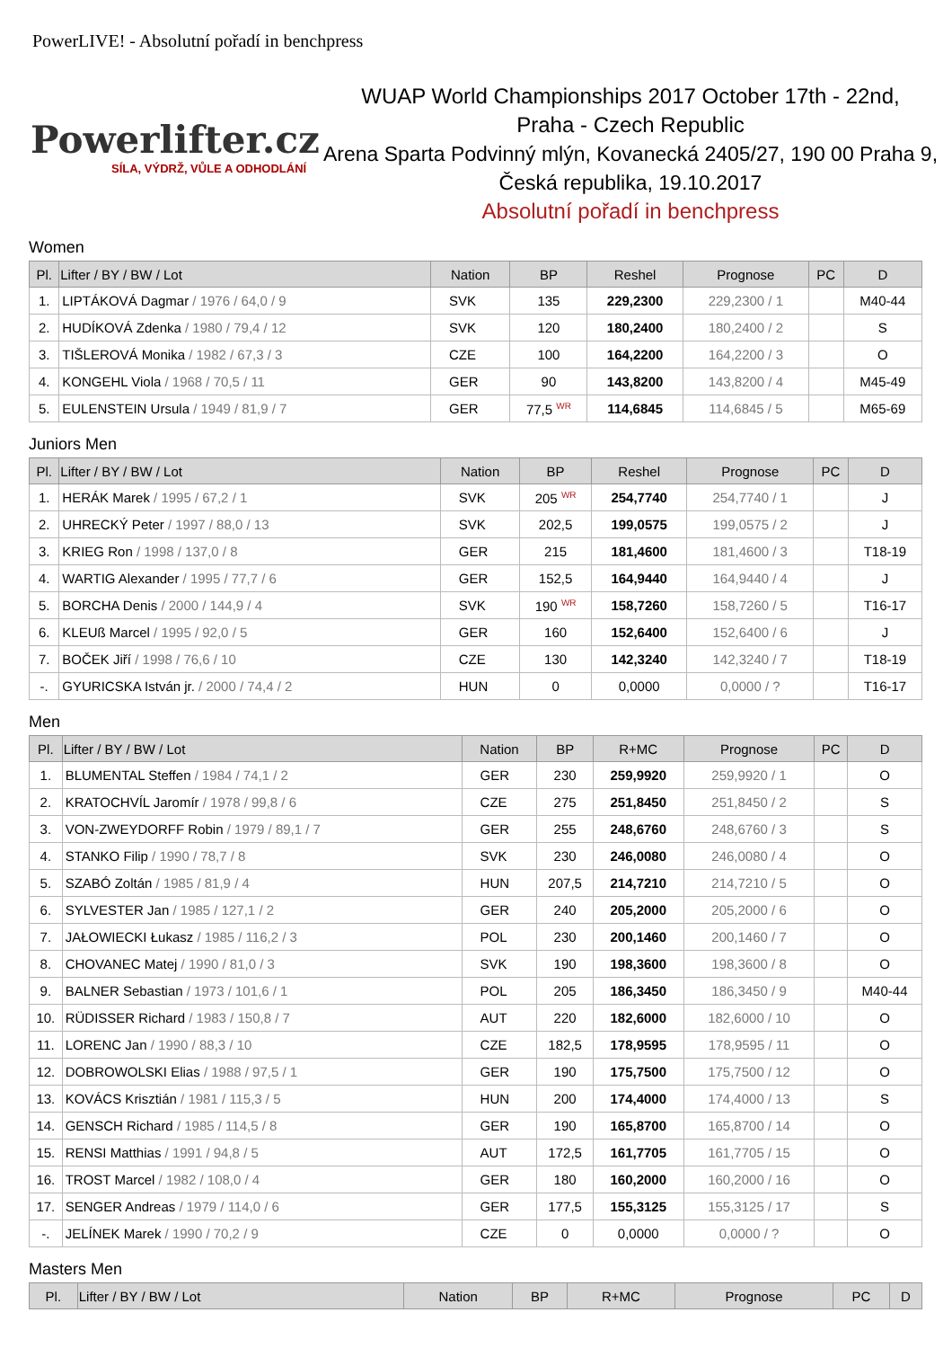PowerLIVE! - Absolutní pořadí in benchpress
Powerlifter.cz
SÍLA, VÝDRŽ, VŮLE A ODHODLÁNÍ
WUAP World Championships 2017 October 17th - 22nd,
Praha - Czech Republic
Arena Sparta Podvinný mlýn, Kovanecká 2405/27, 190 00 Praha 9,
Česká republika, 19.10.2017
Absolutní pořadí in benchpress
Women
| Pl. | Lifter / BY / BW / Lot | Nation | BP | Reshel | Prognose | PC | D |
| --- | --- | --- | --- | --- | --- | --- | --- |
| 1. | LIPTÁKOVÁ Dagmar / 1976 / 64,0 / 9 | SVK | 135 | 229,2300 | 229,2300 / 1 | | M40-44 |
| 2. | HUDÍKOVÁ Zdenka / 1980 / 79,4 / 12 | SVK | 120 | 180,2400 | 180,2400 / 2 | | S |
| 3. | TIŠLEROVÁ Monika / 1982 / 67,3 / 3 | CZE | 100 | 164,2200 | 164,2200 / 3 | | O |
| 4. | KONGEHL Viola / 1968 / 70,5 / 11 | GER | 90 | 143,8200 | 143,8200 / 4 | | M45-49 |
| 5. | EULENSTEIN Ursula / 1949 / 81,9 / 7 | GER | 77,5 <sup>WR</sup> | 114,6845 | 114,6845 / 5 | | M65-69 |
Juniors Men
| Pl. | Lifter / BY / BW / Lot | Nation | BP | Reshel | Prognose | PC | D |
| --- | --- | --- | --- | --- | --- | --- | --- |
| 1. | HERÁK Marek / 1995 / 67,2 / 1 | SVK | 205 <sup>WR</sup> | 254,7740 | 254,7740 / 1 | | J |
| 2. | UHRECKÝ Peter / 1997 / 88,0 / 13 | SVK | 202,5 | 199,0575 | 199,0575 / 2 | | J |
| 3. | KRIEG Ron / 1998 / 137,0 / 8 | GER | 215 | 181,4600 | 181,4600 / 3 | | T18-19 |
| 4. | WARTIG Alexander / 1995 / 77,7 / 6 | GER | 152,5 | 164,9440 | 164,9440 / 4 | | J |
| 5. | BORCHA Denis / 2000 / 144,9 / 4 | SVK | 190 <sup>WR</sup> | 158,7260 | 158,7260 / 5 | | T16-17 |
| 6. | KLEUß Marcel / 1995 / 92,0 / 5 | GER | 160 | 152,6400 | 152,6400 / 6 | | J |
| 7. | BOČEK Jiří / 1998 / 76,6 / 10 | CZE | 130 | 142,3240 | 142,3240 / 7 | | T18-19 |
| -. | GYURICSKA István jr. / 2000 / 74,4 / 2 | HUN | 0 | 0,0000 | 0,0000 / ? | | T16-17 |
Men
| Pl. | Lifter / BY / BW / Lot | Nation | BP | R+MC | Prognose | PC | D |
| --- | --- | --- | --- | --- | --- | --- | --- |
| 1. | BLUMENTAL Steffen / 1984 / 74,1 / 2 | GER | 230 | 259,9920 | 259,9920 / 1 | | O |
| 2. | KRATOCHVÍL Jaromír / 1978 / 99,8 / 6 | CZE | 275 | 251,8450 | 251,8450 / 2 | | S |
| 3. | VON-ZWEYDORFF Robin / 1979 / 89,1 / 7 | GER | 255 | 248,6760 | 248,6760 / 3 | | S |
| 4. | STANKO Filip / 1990 / 78,7 / 8 | SVK | 230 | 246,0080 | 246,0080 / 4 | | O |
| 5. | SZABÓ Zoltán / 1985 / 81,9 / 4 | HUN | 207,5 | 214,7210 | 214,7210 / 5 | | O |
| 6. | SYLVESTER Jan / 1985 / 127,1 / 2 | GER | 240 | 205,2000 | 205,2000 / 6 | | O |
| 7. | JAŁOWIECKI Łukasz / 1985 / 116,2 / 3 | POL | 230 | 200,1460 | 200,1460 / 7 | | O |
| 8. | CHOVANEC Matej / 1990 / 81,0 / 3 | SVK | 190 | 198,3600 | 198,3600 / 8 | | O |
| 9. | BALNER Sebastian / 1973 / 101,6 / 1 | POL | 205 | 186,3450 | 186,3450 / 9 | | M40-44 |
| 10. | RÜDISSER Richard / 1983 / 150,8 / 7 | AUT | 220 | 182,6000 | 182,6000 / 10 | | O |
| 11. | LORENC Jan / 1990 / 88,3 / 10 | CZE | 182,5 | 178,9595 | 178,9595 / 11 | | O |
| 12. | DOBROWOLSKI Elias / 1988 / 97,5 / 1 | GER | 190 | 175,7500 | 175,7500 / 12 | | O |
| 13. | KOVÁCS Krisztián / 1981 / 115,3 / 5 | HUN | 200 | 174,4000 | 174,4000 / 13 | | S |
| 14. | GENSCH Richard / 1985 / 114,5 / 8 | GER | 190 | 165,8700 | 165,8700 / 14 | | O |
| 15. | RENSI Matthias / 1991 / 94,8 / 5 | AUT | 172,5 | 161,7705 | 161,7705 / 15 | | O |
| 16. | TROST Marcel / 1982 / 108,0 / 4 | GER | 180 | 160,2000 | 160,2000 / 16 | | O |
| 17. | SENGER Andreas / 1979 / 114,0 / 6 | GER | 177,5 | 155,3125 | 155,3125 / 17 | | S |
| -. | JELÍNEK Marek / 1990 / 70,2 / 9 | CZE | 0 | 0,0000 | 0,0000 / ? | | O |
Masters Men
| Pl. | Lifter / BY / BW / Lot | Nation | BP | R+MC | Prognose | PC | D |
| --- | --- | --- | --- | --- | --- | --- | --- |